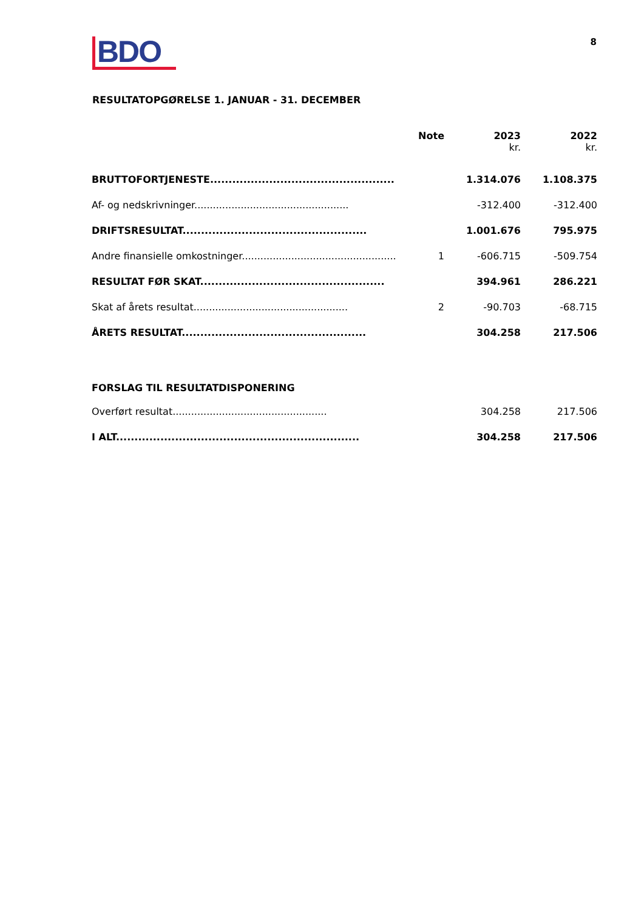BDO
8
RESULTATOPGØRELSE 1. JANUAR - 31. DECEMBER
| | Note | 2023 kr. | 2022 kr. |
| --- | --- | --- | --- |
| BRUTTOFORTJENESTE.................................................. | | 1.314.076 | 1.108.375 |
| Af- og nedskrivninger.................................................. | | -312.400 | -312.400 |
| DRIFTSRESULTAT.................................................. | | 1.001.676 | 795.975 |
| Andre finansielle omkostninger.................................................. | 1 | -606.715 | -509.754 |
| RESULTAT FØR SKAT.................................................. | | 394.961 | 286.221 |
| Skat af årets resultat.................................................. | 2 | -90.703 | -68.715 |
| ÅRETS RESULTAT.................................................. | | 304.258 | 217.506 |
| FORSLAG TIL RESULTATDISPONERING | | | |
| Overført resultat.................................................. | | 304.258 | 217.506 |
| I ALT.................................................................. | | 304.258 | 217.506 |